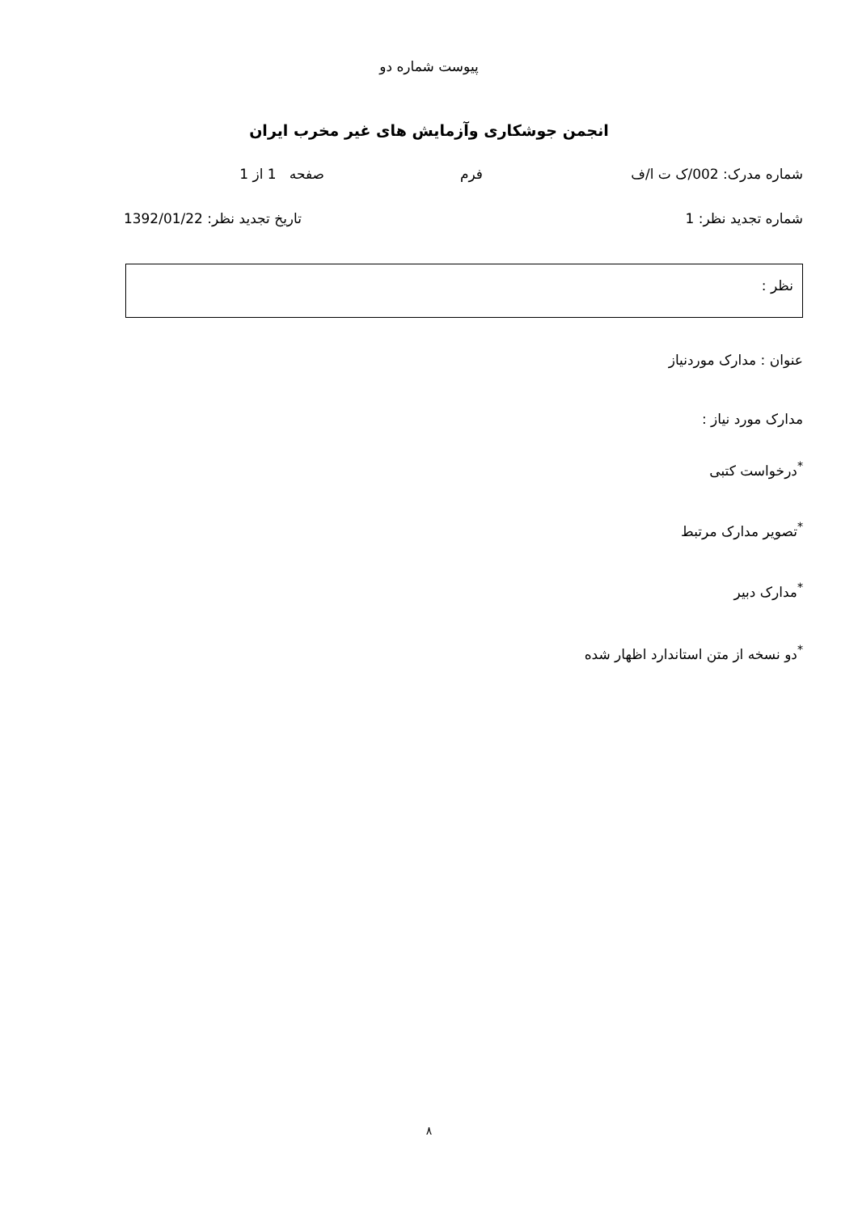پیوست شماره دو
انجمن جوشکاری وآزمایش های غیر مخرب ایران
شماره مدرک: 002/ک ت ا/ف فرم صفحه 1 از 1
شماره تجدید نظر: 1 تاریخ تجدید نظر: 1392/01/22
نظر :
عنوان : مدارک موردنیاز
مدارک مورد نیاز :
<sup>*</sup> درخواست کتبی
<sup>*</sup> تصویر مدارک مرتبط
<sup>*</sup> مدارک دبیر
<sup>*</sup> دو نسخه از متن استاندارد اظهار شده
۸